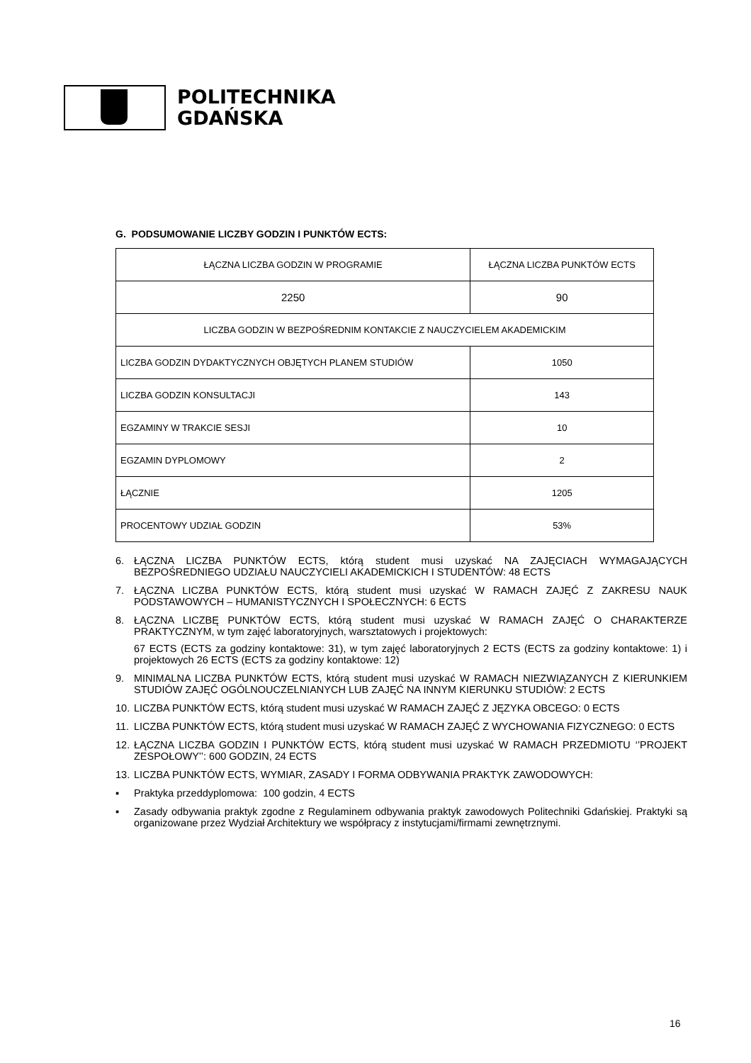POLITECHNIKA
GDAŃSKA
G. PODSUMOWANIE LICZBY GODZIN I PUNKTÓW ECTS:
| ŁĄCZNA LICZBA GODZIN W PROGRAMIE | ŁĄCZNA LICZBA PUNKTÓW ECTS |
| 2250 | 90 |
| LICZBA GODZIN W BEZPOŚREDNIM KONTAKCIE Z NAUCZYCIELEM AKADEMICKIM | |
| LICZBA GODZIN DYDAKTYCZNYCH OBJĘTYCH PLANEM STUDIÓW | 1050 |
| LICZBA GODZIN KONSULTACJI | 143 |
| EGZAMINY W TRAKCIE SESJI | 10 |
| EGZAMIN DYPLOMOWY | 2 |
| ŁĄCZNIE | 1205 |
| PROCENTOWY UDZIAŁ GODZIN | 53% |
6. ŁĄCZNA LICZBA PUNKTÓW ECTS, którą student musi uzyskać NA ZAJĘCIACH WYMAGAJĄCYCH BEZPOŚREDNIEGO UDZIAŁU NAUCZYCIELI AKADEMICKICH I STUDENTÓW: 48 ECTS
7. ŁĄCZNA LICZBA PUNKTÓW ECTS, którą student musi uzyskać W RAMACH ZAJĘĆ Z ZAKRESU NAUK PODSTAWOWYCH – HUMANISTYCZNYCH I SPOŁECZNYCH: 6 ECTS
8. ŁĄCZNA LICZBĘ PUNKTÓW ECTS, którą student musi uzyskać W RAMACH ZAJĘĆ O CHARAKTERZE PRAKTYCZNYM, w tym zajęć laboratoryjnych, warsztatowych i projektowych:
67 ECTS (ECTS za godziny kontaktowe: 31), w tym zajęć laboratoryjnych 2 ECTS (ECTS za godziny kontaktowe: 1) i projektowych 26 ECTS (ECTS za godziny kontaktowe: 12)
9. MINIMALNA LICZBA PUNKTÓW ECTS, którą student musi uzyskać W RAMACH NIEZWIĄZANYCH Z KIERUNKIEM STUDIÓW ZAJĘĆ OGÓLNOUCZELNIANYCH LUB ZAJĘĆ NA INNYM KIERUNKU STUDIÓW: 2 ECTS
10. LICZBA PUNKTÓW ECTS, którą student musi uzyskać W RAMACH ZAJĘĆ Z JĘZYKA OBCEGO: 0 ECTS
11. LICZBA PUNKTÓW ECTS, którą student musi uzyskać W RAMACH ZAJĘĆ Z WYCHOWANIA FIZYCZNEGO: 0 ECTS
12. ŁĄCZNA LICZBA GODZIN I PUNKTÓW ECTS, którą student musi uzyskać W RAMACH PRZEDMIOTU ‘’PROJEKT ZESPOŁOWY’’: 600 GODZIN, 24 ECTS
13. LICZBA PUNKTÓW ECTS, WYMIAR, ZASADY I FORMA ODBYWANIA PRAKTYK ZAWODOWYCH:
▪ Praktyka przeddyplomowa: 100 godzin, 4 ECTS
▪ Zasady odbywania praktyk zgodne z Regulaminem odbywania praktyk zawodowych Politechniki Gdańskiej. Praktyki są organizowane przez Wydział Architektury we współpracy z instytucjami/firmami zewnętrznymi.
16